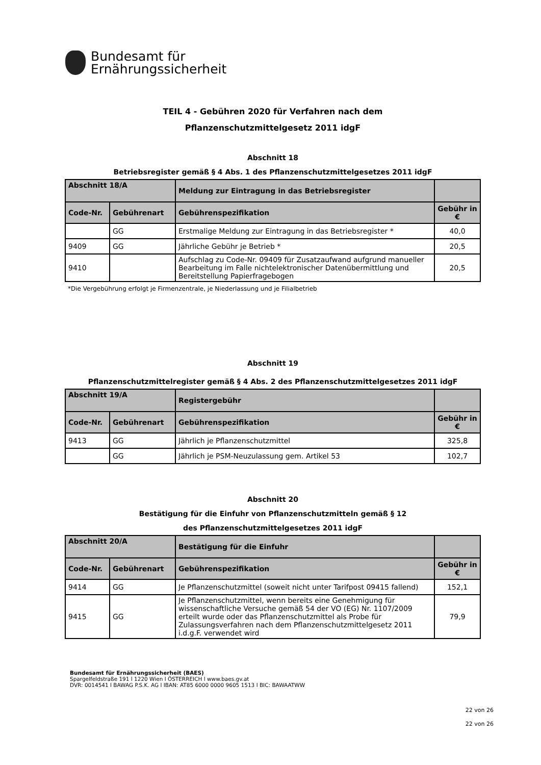Bundesamt für
Ernährungssicherheit
TEIL 4 - Gebühren 2020 für Verfahren nach dem
Pflanzenschutzmittelgesetz 2011 idgF
Abschnitt 18
Betriebsregister gemäß § 4 Abs. 1 des Pflanzenschutzmittelgesetzes 2011 idgF
| Abschnitt 18/A | | Meldung zur Eintragung in das Betriebsregister | |
| --- | --- | --- | --- |
| Code-Nr. | Gebührenart | Gebührenspezifikation | Gebühr in € |
| | GG | Erstmalige Meldung zur Eintragung in das Betriebsregister * | 40,0 |
| 9409 | GG | Jährliche Gebühr je Betrieb * | 20,5 |
| 9410 | | Aufschlag zu Code-Nr. 09409 für Zusatzaufwand aufgrund manueller Bearbeitung im Falle nichtelektronischer Datenübermittlung und Bereitstellung Papierfragebogen | 20,5 |
*Die Vergebührung erfolgt je Firmenzentrale, je Niederlassung und je Filialbetrieb
Abschnitt 19
Pflanzenschutzmittelregister gemäß § 4 Abs. 2 des Pflanzenschutzmittelgesetzes 2011 idgF
| Abschnitt 19/A | | Registergebühr | |
| --- | --- | --- | --- |
| Code-Nr. | Gebührenart | Gebührenspezifikation | Gebühr in € |
| 9413 | GG | Jährlich je Pflanzenschutzmittel | 325,8 |
| | GG | Jährlich je PSM-Neuzulassung gem. Artikel 53 | 102,7 |
Abschnitt 20
Bestätigung für die Einfuhr von Pflanzenschutzmitteln gemäß § 12
des Pflanzenschutzmittelgesetzes 2011 idgF
| Abschnitt 20/A | | Bestätigung für die Einfuhr | |
| --- | --- | --- | --- |
| Code-Nr. | Gebührenart | Gebührenspezifikation | Gebühr in € |
| 9414 | GG | Je Pflanzenschutzmittel (soweit nicht unter Tarifpost 09415 fallend) | 152,1 |
| 9415 | GG | Je Pflanzenschutzmittel, wenn bereits eine Genehmigung für wissenschaftliche Versuche gemäß 54 der VO (EG) Nr. 1107/2009 erteilt wurde oder das Pflanzenschutzmittel als Probe für Zulassungsverfahren nach dem Pflanzenschutzmittelgesetz 2011 i.d.g.F. verwendet wird | 79,9 |
Bundesamt für Ernährungssicherheit (BAES)
Spargelfeldstraße 191 l 1220 Wien l ÖSTERREICH l www.baes.gv.at
DVR: 0014541 l BAWAG P.S.K. AG l IBAN: AT85 6000 0000 9605 1513 l BIC: BAWAATWW
22 von 26
22 von 26